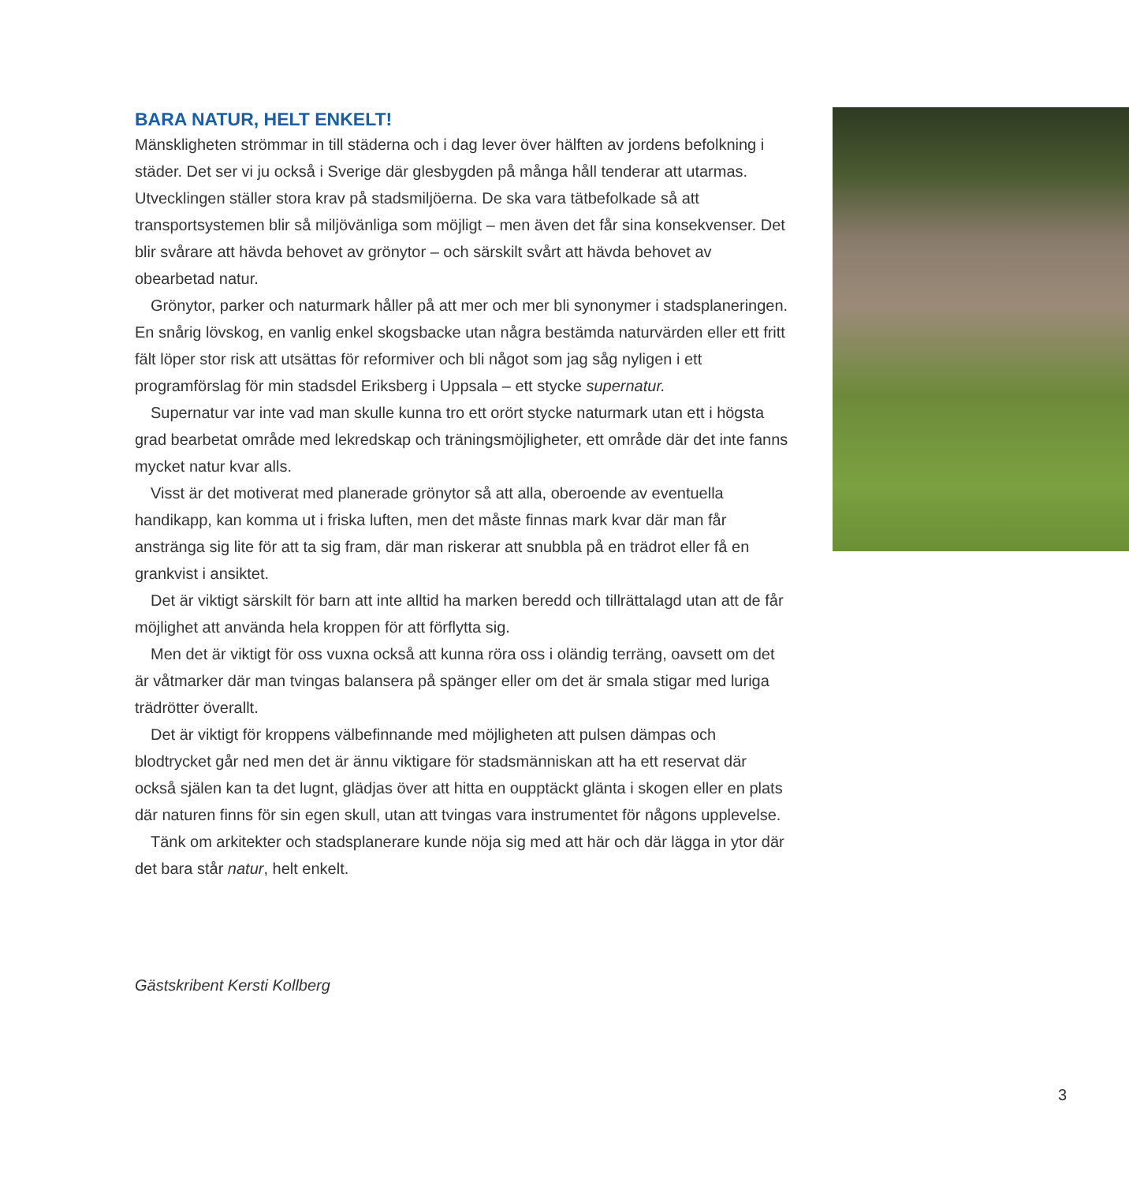BARA NATUR, HELT ENKELT!
Mänskligheten strömmar in till städerna och i dag lever över hälften av jordens befolkning i städer. Det ser vi ju också i Sverige där glesbygden på många håll tenderar att utarmas. Utvecklingen ställer stora krav på stadsmiljöerna. De ska vara tätbefolkade så att transportsystemen blir så miljövänliga som möjligt – men även det får sina konsekvenser. Det blir svårare att hävda behovet av grönytor – och särskilt svårt att hävda behovet av obearbetad natur.
Grönytor, parker och naturmark håller på att mer och mer bli synonymer i stadsplaneringen. En snårig lövskog, en vanlig enkel skogsbacke utan några bestämda naturvärden eller ett fritt fält löper stor risk att utsättas för reformiver och bli något som jag såg nyligen i ett programförslag för min stadsdel Eriksberg i Uppsala – ett stycke supernatur.
Supernatur var inte vad man skulle kunna tro ett orört stycke naturmark utan ett i högsta grad bearbetat område med lekredskap och träningsmöjligheter, ett område där det inte fanns mycket natur kvar alls.
Visst är det motiverat med planerade grönytor så att alla, oberoende av eventuella handikapp, kan komma ut i friska luften, men det måste finnas mark kvar där man får anstränga sig lite för att ta sig fram, där man riskerar att snubbla på en trädrot eller få en grankvist i ansiktet.
Det är viktigt särskilt för barn att inte alltid ha marken beredd och tillrättalagd utan att de får möjlighet att använda hela kroppen för att förflytta sig.
Men det är viktigt för oss vuxna också att kunna röra oss i oländig terräng, oavsett om det är våtmarker där man tvingas balansera på spänger eller om det är smala stigar med luriga trädrötter överallt.
Det är viktigt för kroppens välbefinnande med möjligheten att pulsen dämpas och blodtrycket går ned men det är ännu viktigare för stadsmänniskan att ha ett reservat där också själen kan ta det lugnt, glädjas över att hitta en oupptäckt glänta i skogen eller en plats där naturen finns för sin egen skull, utan att tvingas vara instrumentet för någons upplevelse.
Tänk om arkitekter och stadsplanerare kunde nöja sig med att här och där lägga in ytor där det bara står natur, helt enkelt.
Gästskribent Kersti Kollberg
3